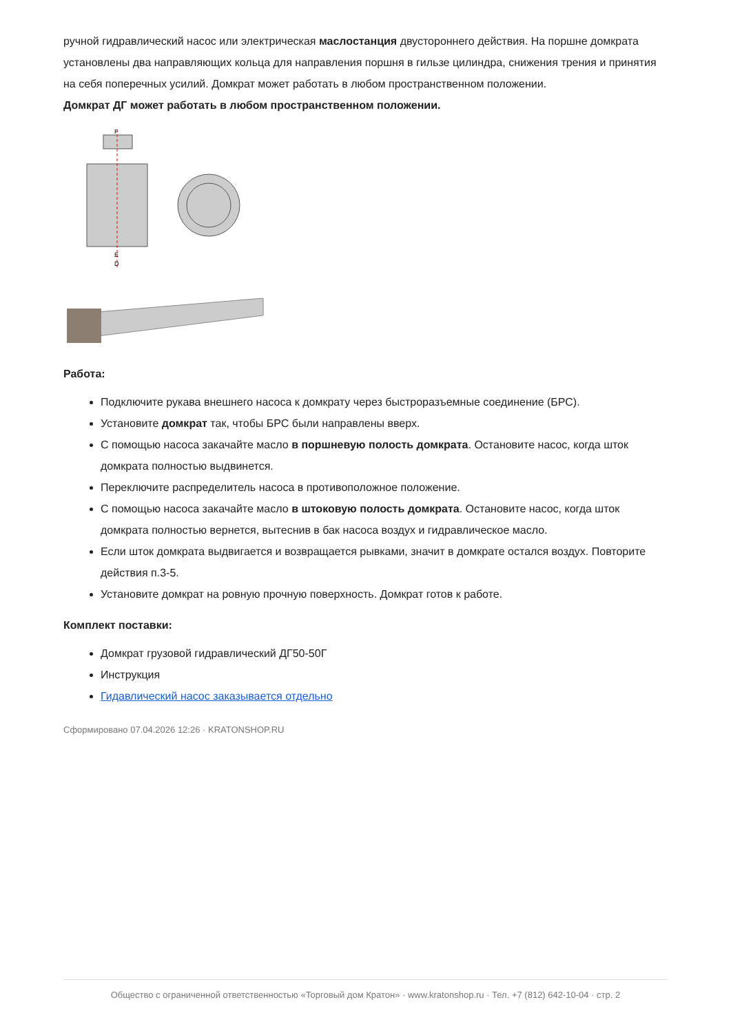ручной гидравлический насос или электрическая маслостанция двустороннего действия. На поршне домкрата установлены два направляющих кольца для направления поршня в гильзе цилиндра, снижения трения и принятия на себя поперечных усилий. Домкрат может работать в любом пространственном положении.
Домкрат ДГ может работать в любом пространственном положении.
F
E
D
Работа:
Подключите рукава внешнего насоса к домкрату через быстроразъемные соединение (БРС).
Установите домкрат так, чтобы БРС были направлены вверх.
С помощью насоса закачайте масло в поршневую полость домкрата. Остановите насос, когда шток домкрата полностью выдвинется.
Переключите распределитель насоса в противоположное положение.
С помощью насоса закачайте масло в штоковую полость домкрата. Остановите насос, когда шток домкрата полностью вернется, вытеснив в бак насоса воздух и гидравлическое масло.
Если шток домкрата выдвигается и возвращается рывками, значит в домкрате остался воздух. Повторите действия п.3-5.
Установите домкрат на ровную прочную поверхность. Домкрат готов к работе.
Комплект поставки:
Домкрат грузовой гидравлический ДГ50-50Г
Инструкция
Гидавлический насос заказывается отдельно
Сформировано 07.04.2026 12:26 · KRATONSHOP.RU
Общество с ограниченной ответственностью «Торговый дом Кратон» · www.kratonshop.ru · Тел. +7 (812) 642-10-04 · стр. 2